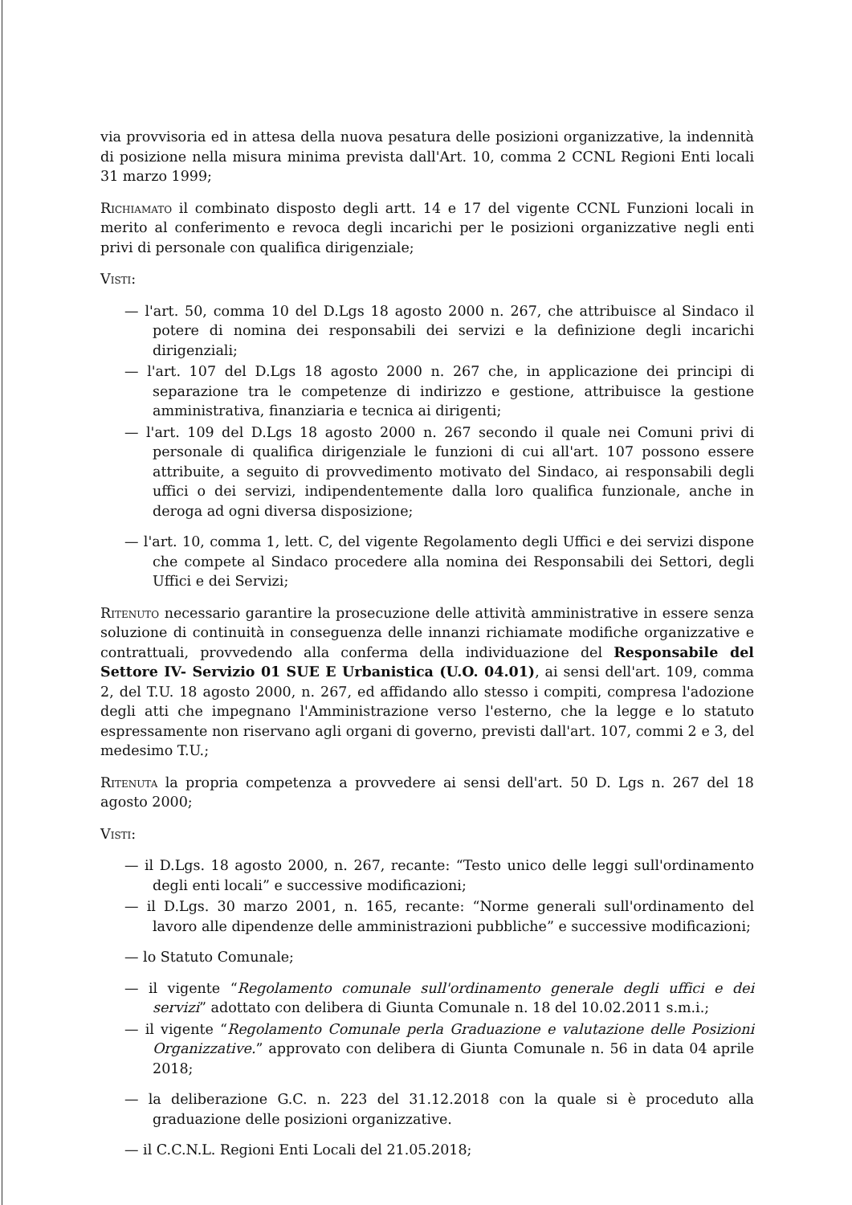via provvisoria ed in attesa della nuova pesatura delle posizioni organizzative, la indennità di posizione nella misura minima prevista dall'Art. 10, comma 2 CCNL Regioni Enti locali 31 marzo 1999;
Richiamato il combinato disposto degli artt. 14 e 17 del vigente CCNL Funzioni locali in merito al conferimento e revoca degli incarichi per le posizioni organizzative negli enti privi di personale con qualifica dirigenziale;
Visti:
— l'art. 50, comma 10 del D.Lgs 18 agosto 2000 n. 267, che attribuisce al Sindaco il potere di nomina dei responsabili dei servizi e la definizione degli incarichi dirigenziali;
— l'art. 107 del D.Lgs 18 agosto 2000 n. 267 che, in applicazione dei principi di separazione tra le competenze di indirizzo e gestione, attribuisce la gestione amministrativa, finanziaria e tecnica ai dirigenti;
— l'art. 109 del D.Lgs 18 agosto 2000 n. 267 secondo il quale nei Comuni privi di personale di qualifica dirigenziale le funzioni di cui all'art. 107 possono essere attribuite, a seguito di provvedimento motivato del Sindaco, ai responsabili degli uffici o dei servizi, indipendentemente dalla loro qualifica funzionale, anche in deroga ad ogni diversa disposizione;
— l'art. 10, comma 1, lett. C, del vigente Regolamento degli Uffici e dei servizi dispone che compete al Sindaco procedere alla nomina dei Responsabili dei Settori, degli Uffici e dei Servizi;
Ritenuto necessario garantire la prosecuzione delle attività amministrative in essere senza soluzione di continuità in conseguenza delle innanzi richiamate modifiche organizzative e contrattuali, provvedendo alla conferma della individuazione del Responsabile del Settore IV- Servizio 01 SUE E Urbanistica (U.O. 04.01), ai sensi dell'art. 109, comma 2, del T.U. 18 agosto 2000, n. 267, ed affidando allo stesso i compiti, compresa l'adozione degli atti che impegnano l'Amministrazione verso l'esterno, che la legge e lo statuto espressamente non riservano agli organi di governo, previsti dall'art. 107, commi 2 e 3, del medesimo T.U.;
Ritenuta la propria competenza a provvedere ai sensi dell'art. 50 D. Lgs n. 267 del 18 agosto 2000;
Visti:
— il D.Lgs. 18 agosto 2000, n. 267, recante: “Testo unico delle leggi sull'ordinamento degli enti locali” e successive modificazioni;
— il D.Lgs. 30 marzo 2001, n. 165, recante: “Norme generali sull'ordinamento del lavoro alle dipendenze delle amministrazioni pubbliche” e successive modificazioni;
— lo Statuto Comunale;
— il vigente “Regolamento comunale sull'ordinamento generale degli uffici e dei servizi” adottato con delibera di Giunta Comunale n. 18 del 10.02.2011 s.m.i.;
— il vigente “Regolamento Comunale perla Graduazione e valutazione delle Posizioni Organizzative.” approvato con delibera di Giunta Comunale n. 56 in data 04 aprile 2018;
— la deliberazione G.C. n. 223 del 31.12.2018 con la quale si è proceduto alla graduazione delle posizioni organizzative.
— il C.C.N.L. Regioni Enti Locali del 21.05.2018;